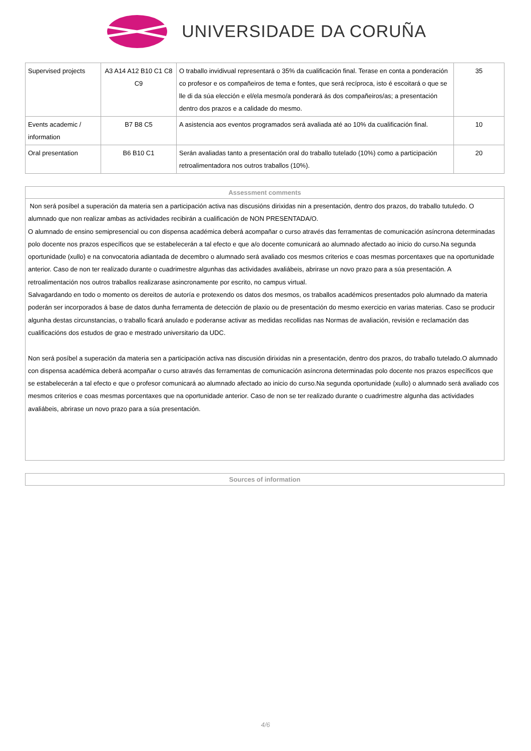UNIVERSIDADE DA CORUÑA
| Supervised projects | A3 A14 A12 B10 C1 C8 C9 | O traballo invidivual representará o 35% da cualificación final. Terase en conta a ponderación co profesor e os compañeiros de tema e fontes, que será recíproca, isto é escoitará o que se lle di da súa elección e el/ela mesmo/a ponderará ás dos compañeiros/as; a presentación dentro dos prazos e a calidade do mesmo. | 35 |
| Events academic / information | B7 B8 C5 | A asistencia aos eventos programados será avaliada até ao 10% da cualificación final. | 10 |
| Oral presentation | B6 B10 C1 | Serán avaliadas tanto a presentación oral do traballo tutelado (10%) como a participación retroalimentadora nos outros traballos (10%). | 20 |
Assessment comments
Non será posíbel a superación da materia sen a participación activa nas discusións dirixidas nin a presentación, dentro dos prazos, do traballo tutuledo. O alumnado que non realizar ambas as actividades recibirán a cualificación de NON PRESENTADA/O.
O alumnado de ensino semipresencial ou con dispensa académica deberá acompañar o curso através das ferramentas de comunicación asíncrona determinadas polo docente nos prazos específicos que se estabelecerán a tal efecto e que a/o docente comunicará ao alumnado afectado ao inicio do curso.Na segunda oportunidade (xullo) e na convocatoria adiantada de decembro o alumnado será avaliado cos mesmos criterios e coas mesmas porcentaxes que na oportunidade anterior. Caso de non ter realizado durante o cuadrimestre algunhas das actividades avaliábeis, abrirase un novo prazo para a súa presentación. A retroalimentación nos outros traballos realizarase asincronamente por escrito, no campus virtual.
Salvagardando en todo o momento os dereitos de autoría e protexendo os datos dos mesmos, os traballos académicos presentados polo alumnado da materia poderán ser incorporados á base de datos dunha ferramenta de detección de plaxio ou de presentación do mesmo exercicio en varias materias. Caso se producir algunha destas circunstancias, o traballo ficará anulado e poderanse activar as medidas recollidas nas Normas de avaliación, revisión e reclamación das cualificacións dos estudos de grao e mestrado universitario da UDC.
Non será posíbel a superación da materia sen a participación activa nas discusión dirixidas nin a presentación, dentro dos prazos, do traballo tutelado.O alumnado con dispensa académica deberá acompañar o curso através das ferramentas de comunicación asíncrona determinadas polo docente nos prazos específicos que se estabelecerán a tal efecto e que o profesor comunicará ao alumnado afectado ao inicio do curso.Na segunda oportunidade (xullo) o alumnado será avaliado cos mesmos criterios e coas mesmas porcentaxes que na oportunidade anterior. Caso de non se ter realizado durante o cuadrimestre algunha das actividades avaliábeis, abrirase un novo prazo para a súa presentación.
Sources of information
4/6